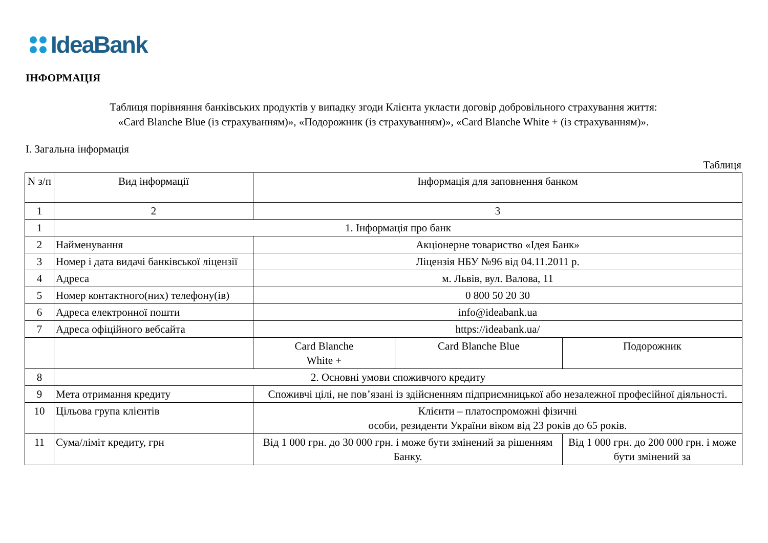IdeaBank
ІНФОРМАЦІЯ
Таблиця порівняння банківських продуктів у випадку згоди Клієнта укласти договір добровільного страхування життя:
«Card Blanche Blue (із страхуванням)», «Подорожник (із страхуванням)», «Card Blanche White + (із страхуванням)».
І. Загальна інформація
Таблиця
| N з/п | Вид інформації | Інформація для заповнення банком | | |
| --- | --- | --- | --- | --- |
| 1 | 2 | 3 | | |
| 1 | 1. Інформація про банк | | | |
| 2 | Найменування | Акціонерне товариство «Ідея Банк» | | |
| 3 | Номер і дата видачі банківської ліцензії | Ліцензія НБУ №96 від 04.11.2011 р. | | |
| 4 | Адреса | м. Львів, вул. Валова, 11 | | |
| 5 | Номер контактного(них) телефону(ів) | 0 800 50 20 30 | | |
| 6 | Адреса електронної пошти | info@ideabank.ua | | |
| 7 | Адреса офіційного вебсайта | https://ideabank.ua/ | | |
| | | Card Blanche White + | Card Blanche Blue | Подорожник |
| 8 | 2. Основні умови споживчого кредиту | | | |
| 9 | Мета отримання кредиту | Споживчі цілі, не пов’язані із здійсненням підприємницької або незалежної професійної діяльності. | | |
| 10 | Цільова група клієнтів | Клієнти – платоспроможні фізичні особи, резиденти України віком від 23 років до 65 років. | | |
| 11 | Сума/ліміт кредиту, грн | Від 1 000 грн. до 30 000 грн. і може бути змінений за рішенням Банку. | | Від 1 000 грн. до 200 000 грн. і може бути змінений за |